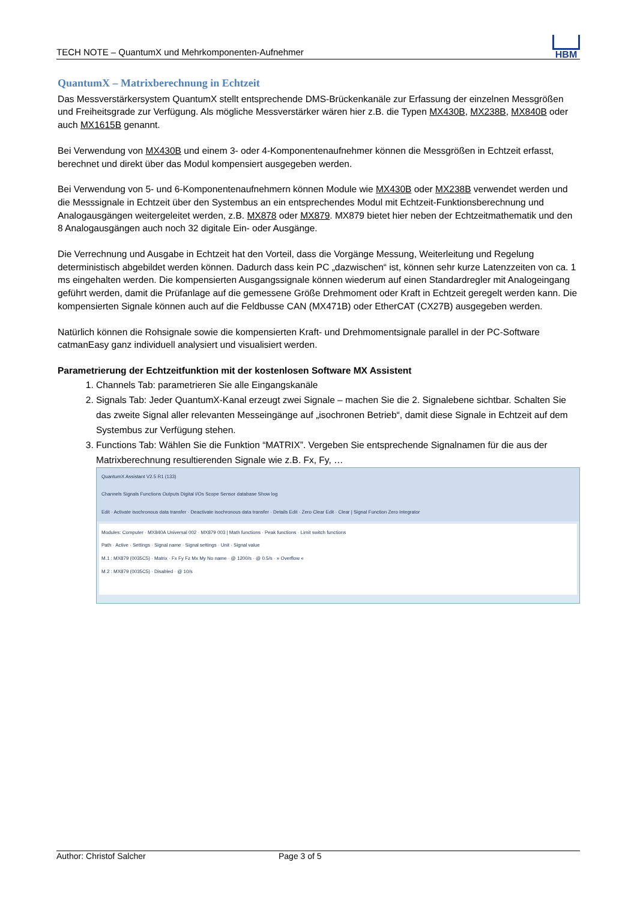TECH NOTE – QuantumX und Mehrkomponenten-Aufnehmer
HBM
QuantumX – Matrixberechnung in Echtzeit
Das Messverstärkersystem QuantumX stellt entsprechende DMS-Brückenkanäle zur Erfassung der einzelnen Messgrößen und Freiheitsgrade zur Verfügung. Als mögliche Messverstärker wären hier z.B. die Typen MX430B, MX238B, MX840B oder auch MX1615B genannt.
Bei Verwendung von MX430B und einem 3- oder 4-Komponentenaufnehmer können die Messgrößen in Echtzeit erfasst, berechnet und direkt über das Modul kompensiert ausgegeben werden.
Bei Verwendung von 5- und 6-Komponentenaufnehmern können Module wie MX430B oder MX238B verwendet werden und die Messsignale in Echtzeit über den Systembus an ein entsprechendes Modul mit Echtzeit-Funktionsberechnung und Analogausgängen weitergeleitet werden, z.B. MX878 oder MX879. MX879 bietet hier neben der Echtzeitmathematik und den 8 Analogausgängen auch noch 32 digitale Ein- oder Ausgänge.
Die Verrechnung und Ausgabe in Echtzeit hat den Vorteil, dass die Vorgänge Messung, Weiterleitung und Regelung deterministisch abgebildet werden können. Dadurch dass kein PC „dazwischen“ ist, können sehr kurze Latenzzeiten von ca. 1 ms eingehalten werden. Die kompensierten Ausgangssignale können wiederum auf einen Standardregler mit Analogeingang geführt werden, damit die Prüfanlage auf die gemessene Größe Drehmoment oder Kraft in Echtzeit geregelt werden kann. Die kompensierten Signale können auch auf die Feldbusse CAN (MX471B) oder EtherCAT (CX27B) ausgegeben werden.
Natürlich können die Rohsignale sowie die kompensierten Kraft- und Drehmomentsignale parallel in der PC-Software catmanEasy ganz individuell analysiert und visualisiert werden.
Parametrierung der Echtzeitfunktion mit der kostenlosen Software MX Assistent
1. Channels Tab: parametrieren Sie alle Eingangskanäle
2. Signals Tab: Jeder QuantumX-Kanal erzeugt zwei Signale – machen Sie die 2. Signalebene sichtbar. Schalten Sie das zweite Signal aller relevanten Messeingänge auf „isochronen Betrieb“, damit diese Signale in Echtzeit auf dem Systembus zur Verfügung stehen.
3. Functions Tab: Wählen Sie die Funktion “MATRIX”. Vergeben Sie entsprechende Signalnamen für die aus der Matrixberechnung resultierenden Signale wie z.B. Fx, Fy, …
QuantumX Assistant V2.5 R1 (133)
Channels Signals Functions Outputs Digital I/Os Scope Sensor database Show log
Edit · Activate isochronous data transfer · Deactivate isochronous data transfer · Details Edit · Zero Clear Edit · Clear | Signal Function Zero Integrator
Modules: Computer · MX840A Universal 002 · MX879 003 | Math functions · Peak functions · Limit switch functions
Path · Active · Settings · Signal name · Signal settings · Unit · Signal value
M.1 : MX879 (0035C5) · Matrix · Fx Fy Fz Mx My No name · @ 1200/s · @ 0.5/s · » Overflow «
M.2 : MX879 (0035C5) · Disabled · @ 10/s
Author: Christof Salcher Page 3 of 5